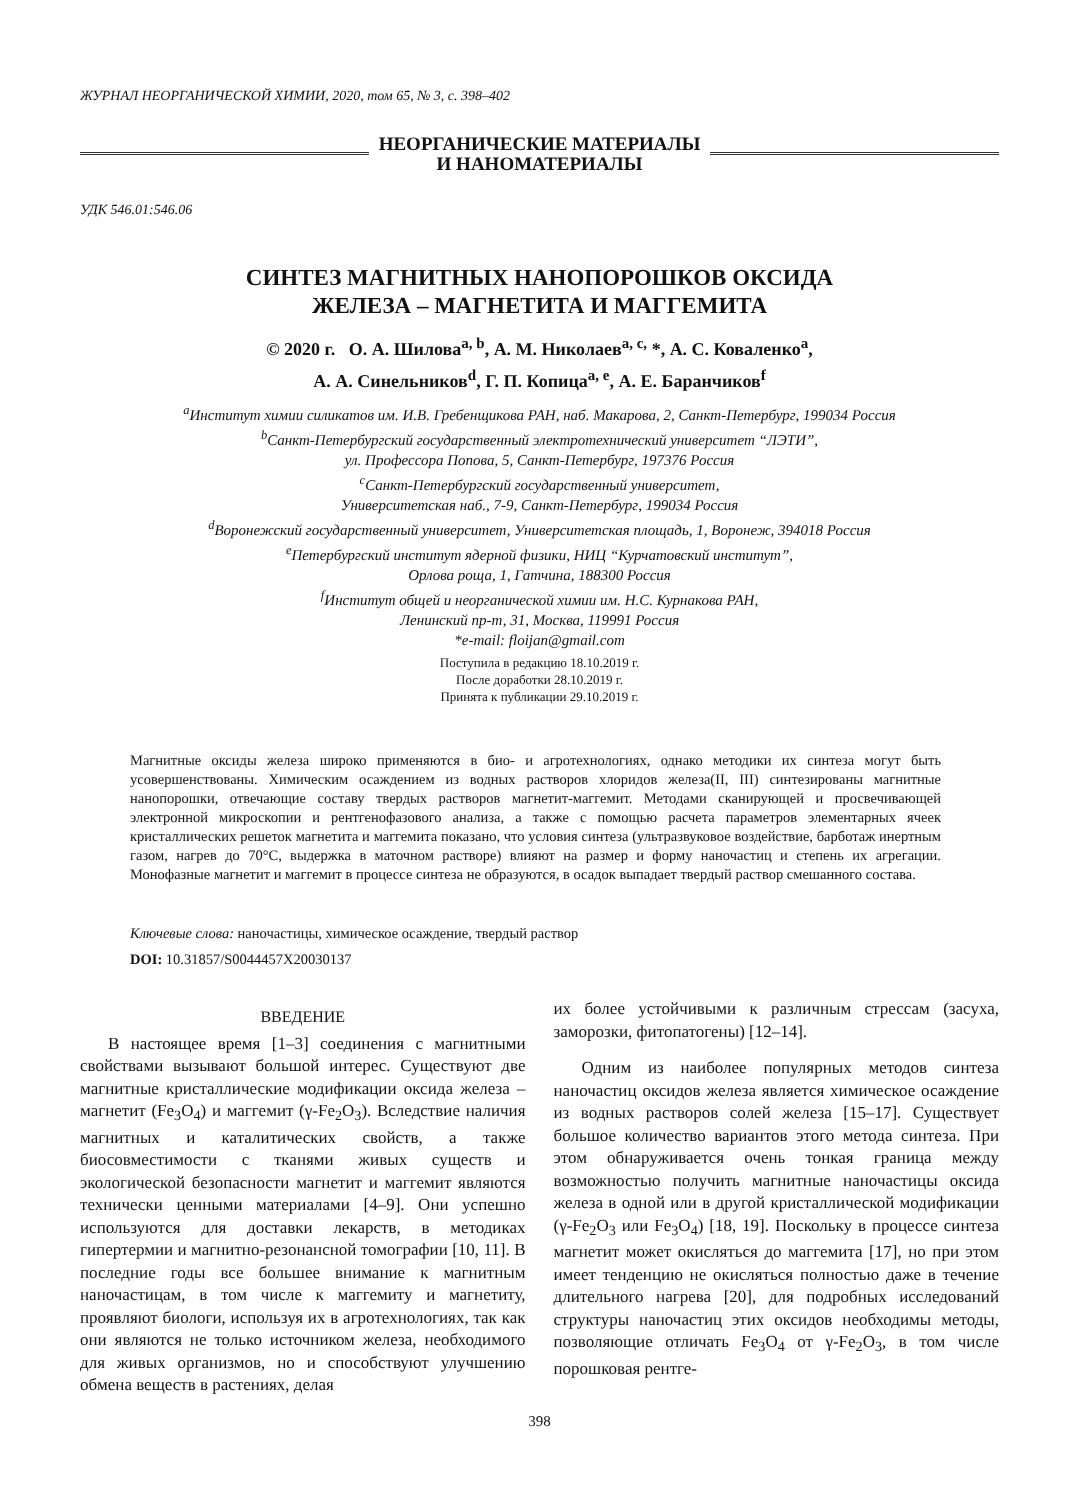ЖУРНАЛ НЕОРГАНИЧЕСКОЙ ХИМИИ, 2020, том 65, № 3, с. 398–402
НЕОРГАНИЧЕСКИЕ МАТЕРИАЛЫ
И НАНОМАТЕРИАЛЫ
УДК 546.01:546.06
СИНТЕЗ МАГНИТНЫХ НАНОПОРОШКОВ ОКСИДА
ЖЕЛЕЗА – МАГНЕТИТА И МАГГЕМИТА
© 2020 г. О. А. Шилова<sup>a, b</sup>, А. М. Николаев<sup>a, c,</sup> *, А. С. Коваленко<sup>a</sup>,
А. А. Синельников<sup>d</sup>, Г. П. Копица<sup>a, e</sup>, А. Е. Баранчиков<sup>f</sup>
<sup>a</sup> Институт химии силикатов им. И.В. Гребенщикова РАН, наб. Макарова, 2, Санкт-Петербург, 199034 Россия
<sup>b</sup> Санкт-Петербургский государственный электротехнический университет “ЛЭТИ”,
ул. Профессора Попова, 5, Санкт-Петербург, 197376 Россия
<sup>c</sup> Санкт-Петербургский государственный университет,
Университетская наб., 7-9, Санкт-Петербург, 199034 Россия
<sup>d</sup> Воронежский государственный университет, Университетская площадь, 1, Воронеж, 394018 Россия
<sup>e</sup> Петербургский институт ядерной физики, НИЦ “Курчатовский институт”,
Орлова роща, 1, Гатчина, 188300 Россия
<sup>f</sup> Институт общей и неорганической химии им. Н.С. Курнакова РАН,
Ленинский пр-т, 31, Москва, 119991 Россия
*e-mail: floijan@gmail.com
Поступила в редакцию 18.10.2019 г.
После доработки 28.10.2019 г.
Принята к публикации 29.10.2019 г.
Магнитные оксиды железа широко применяются в био- и агротехнологиях, однако методики их синтеза могут быть усовершенствованы. Химическим осаждением из водных растворов хлоридов железа(II, III) синтезированы магнитные нанопорошки, отвечающие составу твердых растворов магнетит-маггемит. Методами сканирующей и просвечивающей электронной микроскопии и рентгенофазового анализа, а также с помощью расчета параметров элементарных ячеек кристаллических решеток магнетита и маггемита показано, что условия синтеза (ультразвуковое воздействие, барботаж инертным газом, нагрев до 70°C, выдержка в маточном растворе) влияют на размер и форму наночастиц и степень их агрегации. Монофазные магнетит и маггемит в процессе синтеза не образуются, в осадок выпадает твердый раствор смешанного состава.
Ключевые слова: наночастицы, химическое осаждение, твердый раствор
DOI: 10.31857/S0044457X20030137
ВВЕДЕНИЕ
В настоящее время [1–3] соединения с магнитными свойствами вызывают большой интерес. Существуют две магнитные кристаллические модификации оксида железа – магнетит (Fe<sub>3</sub>O<sub>4</sub>) и маггемит (γ-Fe<sub>2</sub>O<sub>3</sub>). Вследствие наличия магнитных и каталитических свойств, а также биосовместимости с тканями живых существ и экологической безопасности магнетит и маггемит являются технически ценными материалами [4–9]. Они успешно используются для доставки лекарств, в методиках гипертермии и магнитно-резонансной томографии [10, 11]. В последние годы все большее внимание к магнитным наночастицам, в том числе к маггемиту и магнетиту, проявляют биологи, используя их в агротехнологиях, так как они являются не только источником железа, необходимого для живых организмов, но и способствуют улучшению обмена веществ в растениях, делая
их более устойчивыми к различным стрессам (засуха, заморозки, фитопатогены) [12–14].
Одним из наиболее популярных методов синтеза наночастиц оксидов железа является химическое осаждение из водных растворов солей железа [15–17]. Существует большое количество вариантов этого метода синтеза. При этом обнаруживается очень тонкая граница между возможностью получить магнитные наночастицы оксида железа в одной или в другой кристаллической модификации (γ-Fe<sub>2</sub>O<sub>3</sub> или Fe<sub>3</sub>O<sub>4</sub>) [18, 19]. Поскольку в процессе синтеза магнетит может окисляться до маггемита [17], но при этом имеет тенденцию не окисляться полностью даже в течение длительного нагрева [20], для подробных исследований структуры наночастиц этих оксидов необходимы методы, позволяющие отличать Fe<sub>3</sub>O<sub>4</sub> от γ-Fe<sub>2</sub>O<sub>3</sub>, в том числе порошковая рентге-
398